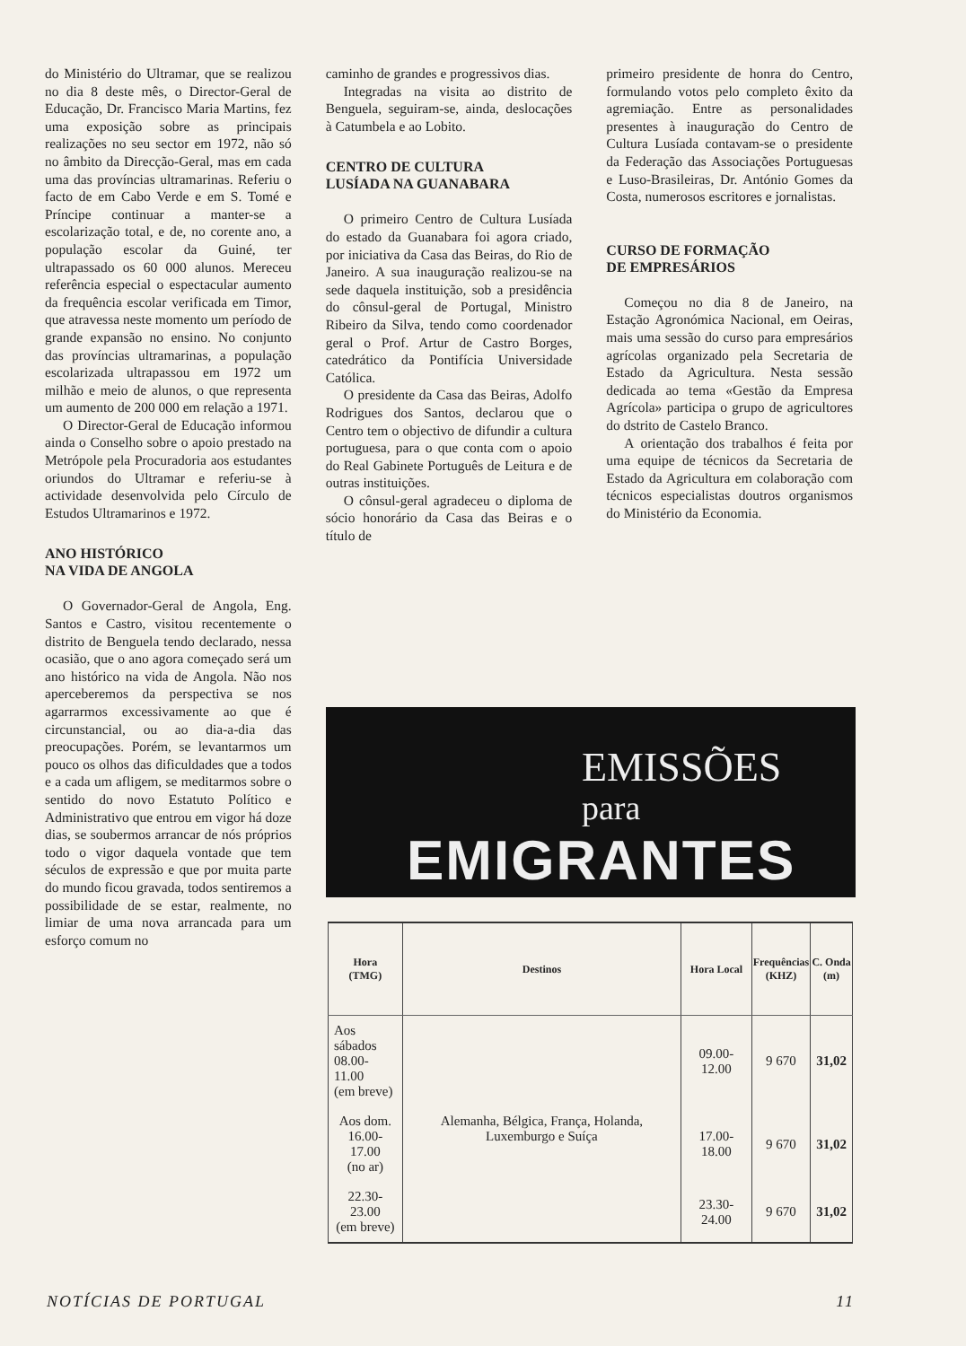do Ministério do Ultramar, que se realizou no dia 8 deste mês, o Director-Geral de Educação, Dr. Francisco Maria Martins, fez uma exposição sobre as principais realizações no seu sector em 1972, não só no âmbito da Direcção-Geral, mas em cada uma das províncias ultramarinas. Referiu o facto de em Cabo Verde e em S. Tomé e Príncipe continuar a manter-se a escolarização total, e de, no corente ano, a população escolar da Guiné, ter ultrapassado os 60 000 alunos. Mereceu referência especial o espectacular aumento da frequência escolar verificada em Timor, que atravessa neste momento um período de grande expansão no ensino. No conjunto das províncias ultramarinas, a população escolarizada ultrapassou em 1972 um milhão e meio de alunos, o que representa um aumento de 200 000 em relação a 1971.
O Director-Geral de Educação informou ainda o Conselho sobre o apoio prestado na Metrópole pela Procuradoria aos estudantes oriundos do Ultramar e referiu-se à actividade desenvolvida pelo Círculo de Estudos Ultramarinos e 1972.
ANO HISTÓRICO
NA VIDA DE ANGOLA
O Governador-Geral de Angola, Eng. Santos e Castro, visitou recentemente o distrito de Benguela tendo declarado, nessa ocasião, que o ano agora começado será um ano histórico na vida de Angola. Não nos aperceberemos da perspectiva se nos agarrarmos excessivamente ao que é circunstancial, ou ao dia-a-dia das preocupações. Porém, se levantarmos um pouco os olhos das dificuldades que a todos e a cada um afligem, se meditarmos sobre o sentido do novo Estatuto Político e Administrativo que entrou em vigor há doze dias, se soubermos arrancar de nós próprios todo o vigor daquela vontade que tem séculos de expressão e que por muita parte do mundo ficou gravada, todos sentiremos a possibilidade de se estar, realmente, no limiar de uma nova arrancada para um esforço comum no
caminho de grandes e progressivos dias.
Integradas na visita ao distrito de Benguela, seguiram-se, ainda, deslocações à Catumbela e ao Lobito.
CENTRO DE CULTURA
LUSÍADA NA GUANABARA
O primeiro Centro de Cultura Lusíada do estado da Guanabara foi agora criado, por iniciativa da Casa das Beiras, do Rio de Janeiro. A sua inauguração realizou-se na sede daquela instituição, sob a presidência do cônsul-geral de Portugal, Ministro Ribeiro da Silva, tendo como coordenador geral o Prof. Artur de Castro Borges, catedrático da Pontifícia Universidade Católica.
O presidente da Casa das Beiras, Adolfo Rodrigues dos Santos, declarou que o Centro tem o objectivo de difundir a cultura portuguesa, para o que conta com o apoio do Real Gabinete Português de Leitura e de outras instituições.
O cônsul-geral agradeceu o diploma de sócio honorário da Casa das Beiras e o título de
primeiro presidente de honra do Centro, formulando votos pelo completo êxito da agremiação. Entre as personalidades presentes à inauguração do Centro de Cultura Lusíada contavam-se o presidente da Federação das Associações Portuguesas e Luso-Brasileiras, Dr. António Gomes da Costa, numerosos escritores e jornalistas.
CURSO DE FORMAÇÃO
DE EMPRESÁRIOS
Começou no dia 8 de Janeiro, na Estação Agronómica Nacional, em Oeiras, mais uma sessão do curso para empresários agrícolas organizado pela Secretaria de Estado da Agricultura. Nesta sessão dedicada ao tema «Gestão da Empresa Agrícola» participa o grupo de agricultores do dstrito de Castelo Branco.
A orientação dos trabalhos é feita por uma equipe de técnicos da Secretaria de Estado da Agricultura em colaboração com técnicos especialistas doutros organismos do Ministério da Economia.
EMISSÕES
para
EMIGRANTES
| Hora (TMG) | Destinos | Hora Local | Frequências (KHZ) | C. Onda (m) |
| --- | --- | --- | --- | --- |
| Aos sábados 08.00-11.00 (em breve) | Alemanha, Bélgica, França, Holanda, Luxemburgo e Suíça | 09.00-12.00 | 9 670 | 31,02 |
| Aos dom. 16.00-17.00 (no ar) | | 17.00-18.00 | 9 670 | 31,02 |
| 22.30-23.00 (em breve) | | 23.30-24.00 | 9 670 | 31,02 |
NOTÍCIAS DE PORTUGAL 11